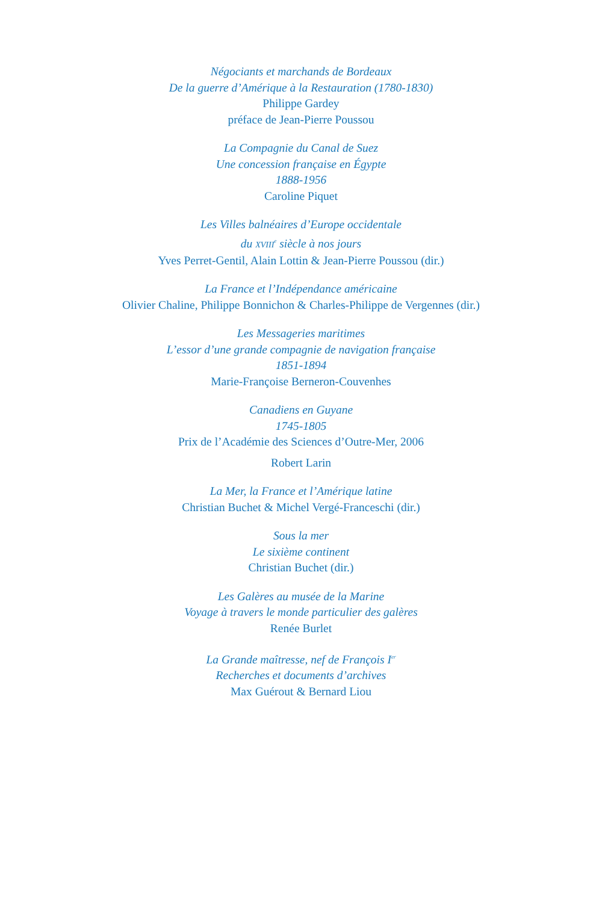Négociants et marchands de Bordeaux
De la guerre d’Amérique à la Restauration (1780-1830)
Philippe Gardey
préface de Jean-Pierre Poussou
La Compagnie du Canal de Suez
Une concession française en Égypte
1888-1956
Caroline Piquet
Les Villes balnéaires d’Europe occidentale
du XVIII<sup>e</sup> siècle à nos jours
Yves Perret-Gentil, Alain Lottin & Jean-Pierre Poussou (dir.)
La France et l’Indépendance américaine
Olivier Chaline, Philippe Bonnichon & Charles-Philippe de Vergennes (dir.)
Les Messageries maritimes
L’essor d’une grande compagnie de navigation française
1851-1894
Marie-Françoise Berneron-Couvenhes
Canadiens en Guyane
1745-1805
Prix de l’Académie des Sciences d’Outre-Mer, 2006
Robert Larin
La Mer, la France et l’Amérique latine
Christian Buchet & Michel Vergé-Franceschi (dir.)
Sous la mer
Le sixième continent
Christian Buchet (dir.)
Les Galères au musée de la Marine
Voyage à travers le monde particulier des galères
Renée Burlet
La Grande maîtresse, nef de François I<sup>er</sup>
Recherches et documents d’archives
Max Guérout & Bernard Liou